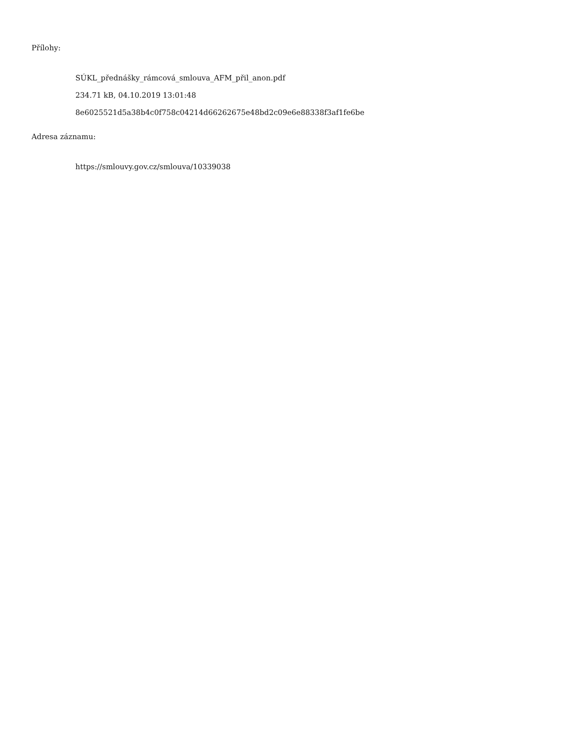Přílohy:
SÚKL_přednášky_rámcová_smlouva_AFM_přil_anon.pdf
234.71 kB, 04.10.2019 13:01:48
8e6025521d5a38b4c0f758c04214d66262675e48bd2c09e6e88338f3af1fe6be
Adresa záznamu:
https://smlouvy.gov.cz/smlouva/10339038